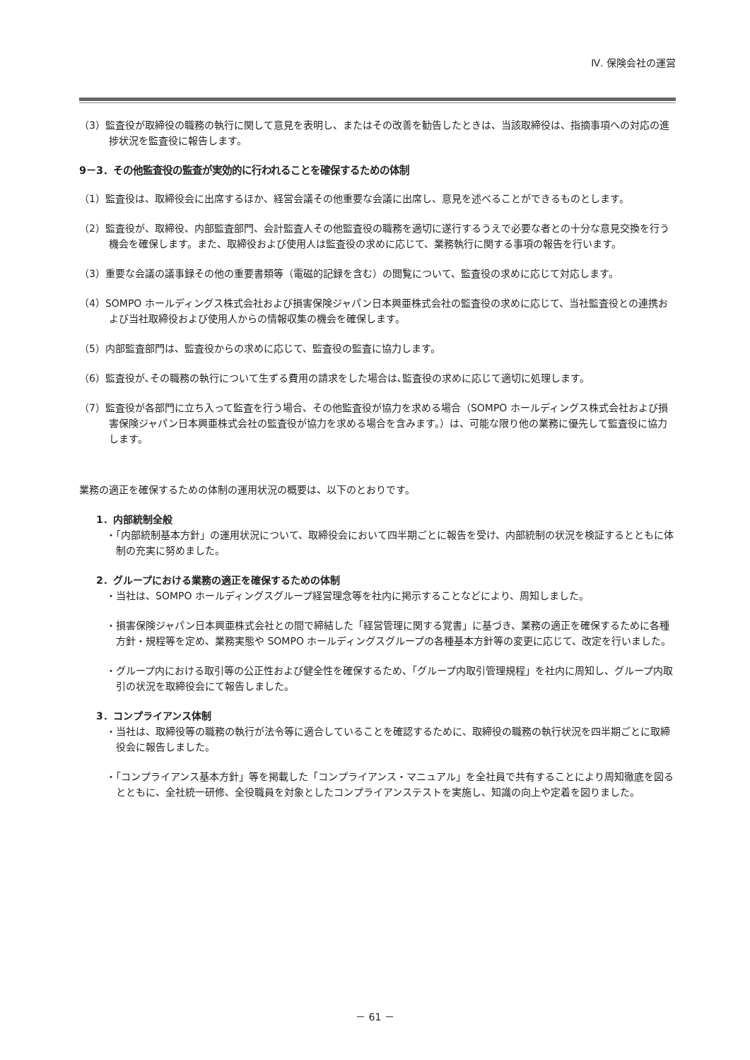Ⅳ. 保険会社の運営
（3）監査役が取締役の職務の執行に関して意見を表明し、またはその改善を勧告したときは、当該取締役は、指摘事項への対応の進捗状況を監査役に報告します。
9－3．その他監査役の監査が実効的に行われることを確保するための体制
（1）監査役は、取締役会に出席するほか、経営会議その他重要な会議に出席し、意見を述べることができるものとします。
（2）監査役が、取締役、内部監査部門、会計監査人その他監査役の職務を適切に遂行するうえで必要な者との十分な意見交換を行う機会を確保します。また、取締役および使用人は監査役の求めに応じて、業務執行に関する事項の報告を行います。
（3）重要な会議の議事録その他の重要書類等（電磁的記録を含む）の閲覧について、監査役の求めに応じて対応します。
（4）SOMPO ホールディングス株式会社および損害保険ジャパン日本興亜株式会社の監査役の求めに応じて、当社監査役との連携および当社取締役および使用人からの情報収集の機会を確保します。
（5）内部監査部門は、監査役からの求めに応じて、監査役の監査に協力します。
（6）監査役が､その職務の執行について生ずる費用の請求をした場合は､監査役の求めに応じて適切に処理します。
（7）監査役が各部門に立ち入って監査を行う場合、その他監査役が協力を求める場合（SOMPO ホールディングス株式会社および損害保険ジャパン日本興亜株式会社の監査役が協力を求める場合を含みます。）は、可能な限り他の業務に優先して監査役に協力します。
業務の適正を確保するための体制の運用状況の概要は、以下のとおりです。
1．内部統制全般
・「内部統制基本方針」の運用状況について、取締役会において四半期ごとに報告を受け、内部統制の状況を検証するとともに体制の充実に努めました。
2．グループにおける業務の適正を確保するための体制
・当社は、SOMPO ホールディングスグループ経営理念等を社内に掲示することなどにより、周知しました。
・損害保険ジャパン日本興亜株式会社との間で締結した「経営管理に関する覚書」に基づき、業務の適正を確保するために各種方針・規程等を定め、業務実態や SOMPO ホールディングスグループの各種基本方針等の変更に応じて、改定を行いました。
・グループ内における取引等の公正性および健全性を確保するため、「グループ内取引管理規程」を社内に周知し、グループ内取引の状況を取締役会にて報告しました。
3．コンプライアンス体制
・当社は、取締役等の職務の執行が法令等に適合していることを確認するために、取締役の職務の執行状況を四半期ごとに取締役会に報告しました。
・「コンプライアンス基本方針」等を掲載した「コンプライアンス・マニュアル」を全社員で共有することにより周知徹底を図るとともに、全社統一研修、全役職員を対象としたコンプライアンステストを実施し、知識の向上や定着を図りました。
－ 61 －